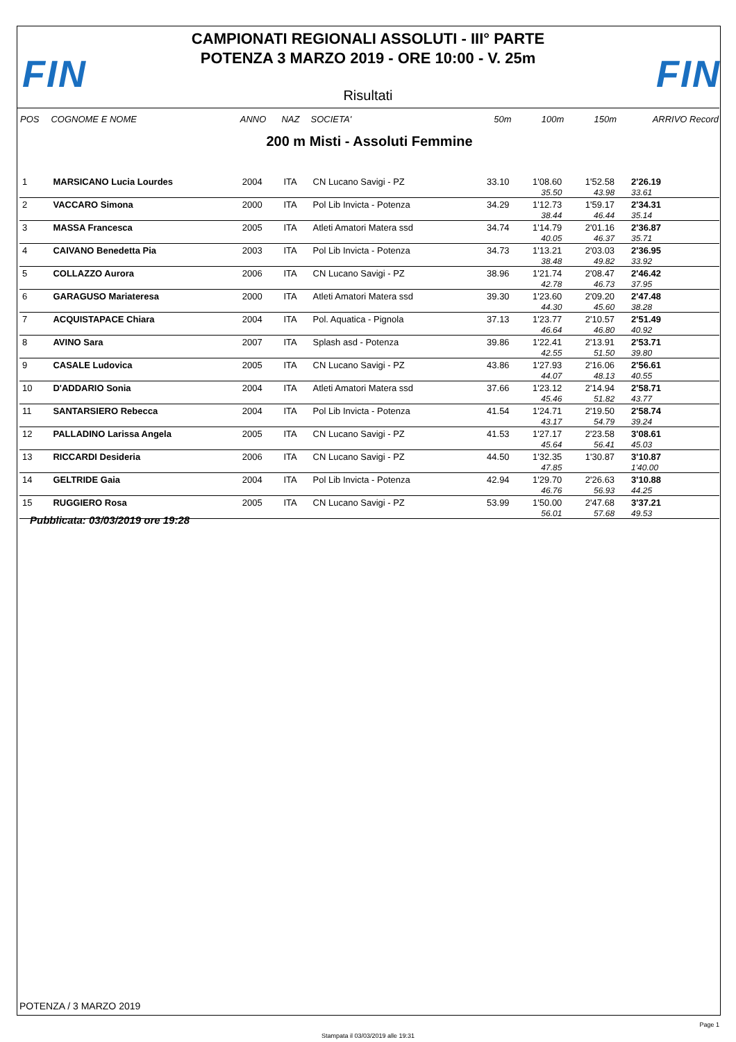FIN FIN
CAMPIONATI REGIONALI ASSOLUTI - III° PARTE
POTENZA 3 MARZO 2019 - ORE 10:00 - V. 25m
Risultati
| POS | COGNOME E NOME | ANNO | NAZ | SOCIETA' | 50m | 100m | 150m | ARRIVO Record |
| --- | --- | --- | --- | --- | --- | --- | --- | --- |
| 200 m Misti - Assoluti Femmine | | | | | | | | |
| 1 | MARSICANO Lucia Lourdes | 2004 | ITA | CN Lucano Savigi - PZ | 33.10 | 1'08.60 | 1'52.58 | 2'26.19 |
| | | | | | | 35.50 | 43.98 | 33.61 |
| 2 | VACCARO Simona | 2000 | ITA | Pol Lib Invicta - Potenza | 34.29 | 1'12.73 | 1'59.17 | 2'34.31 |
| | | | | | | 38.44 | 46.44 | 35.14 |
| 3 | MASSA Francesca | 2005 | ITA | Atleti Amatori Matera ssd | 34.74 | 1'14.79 | 2'01.16 | 2'36.87 |
| | | | | | | 40.05 | 46.37 | 35.71 |
| 4 | CAIVANO Benedetta Pia | 2003 | ITA | Pol Lib Invicta - Potenza | 34.73 | 1'13.21 | 2'03.03 | 2'36.95 |
| | | | | | | 38.48 | 49.82 | 33.92 |
| 5 | COLLAZZO Aurora | 2006 | ITA | CN Lucano Savigi - PZ | 38.96 | 1'21.74 | 2'08.47 | 2'46.42 |
| | | | | | | 42.78 | 46.73 | 37.95 |
| 6 | GARAGUSO Mariateresa | 2000 | ITA | Atleti Amatori Matera ssd | 39.30 | 1'23.60 | 2'09.20 | 2'47.48 |
| | | | | | | 44.30 | 45.60 | 38.28 |
| 7 | ACQUISTAPACE Chiara | 2004 | ITA | Pol. Aquatica - Pignola | 37.13 | 1'23.77 | 2'10.57 | 2'51.49 |
| | | | | | | 46.64 | 46.80 | 40.92 |
| 8 | AVINO Sara | 2007 | ITA | Splash asd - Potenza | 39.86 | 1'22.41 | 2'13.91 | 2'53.71 |
| | | | | | | 42.55 | 51.50 | 39.80 |
| 9 | CASALE Ludovica | 2005 | ITA | CN Lucano Savigi - PZ | 43.86 | 1'27.93 | 2'16.06 | 2'56.61 |
| | | | | | | 44.07 | 48.13 | 40.55 |
| 10 | D'ADDARIO Sonia | 2004 | ITA | Atleti Amatori Matera ssd | 37.66 | 1'23.12 | 2'14.94 | 2'58.71 |
| | | | | | | 45.46 | 51.82 | 43.77 |
| 11 | SANTARSIERO Rebecca | 2004 | ITA | Pol Lib Invicta - Potenza | 41.54 | 1'24.71 | 2'19.50 | 2'58.74 |
| | | | | | | 43.17 | 54.79 | 39.24 |
| 12 | PALLADINO Larissa Angela | 2005 | ITA | CN Lucano Savigi - PZ | 41.53 | 1'27.17 | 2'23.58 | 3'08.61 |
| | | | | | | 45.64 | 56.41 | 45.03 |
| 13 | RICCARDI Desideria | 2006 | ITA | CN Lucano Savigi - PZ | 44.50 | 1'32.35 | 1'30.87 | 3'10.87 |
| | | | | | | 47.85 | | 1'40.00 |
| 14 | GELTRIDE Gaia | 2004 | ITA | Pol Lib Invicta - Potenza | 42.94 | 1'29.70 | 2'26.63 | 3'10.88 |
| | | | | | | 46.76 | 56.93 | 44.25 |
| 15 | RUGGIERO Rosa | 2005 | ITA | CN Lucano Savigi - PZ | 53.99 | 1'50.00 | 2'47.68 | 3'37.21 |
| | | | | | | 56.01 | 57.68 | 49.53 |
Pubblicata: 03/03/2019 ore 19:28
POTENZA / 3 MARZO 2019
Page 1
Stampata il 03/03/2019 alle 19:31